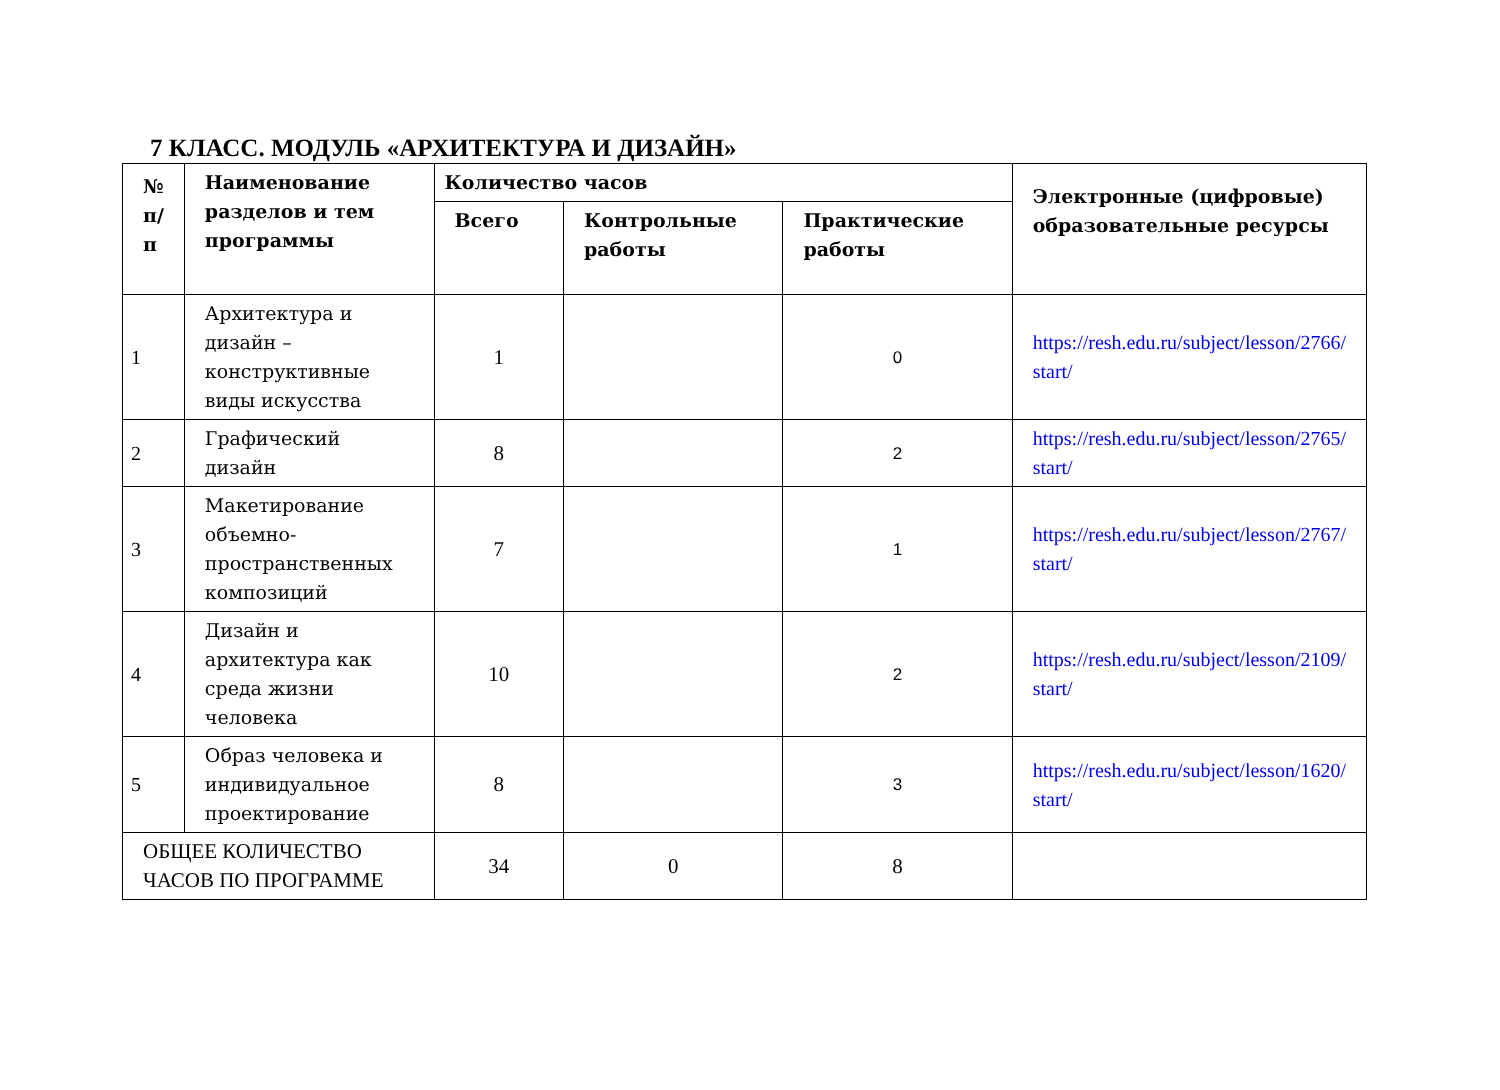7 КЛАСС. МОДУЛЬ «АРХИТЕКТУРА И ДИЗАЙН»
| № п/п | Наименование разделов и тем программы | Количество часов | | | Электронные (цифровые) образовательные ресурсы |
| --- | --- | --- | --- | --- | --- |
| | | Всего | Контрольные работы | Практические работы | |
| 1 | Архитектура и дизайн – конструктивные виды искусства | 1 | | 0 | https://resh.edu.ru/subject/lesson/2766/ start/ |
| 2 | Графический дизайн | 8 | | 2 | https://resh.edu.ru/subject/lesson/2765/ start/ |
| 3 | Макетирование объемно-пространственных композиций | 7 | | 1 | https://resh.edu.ru/subject/lesson/2767/ start/ |
| 4 | Дизайн и архитектура как среда жизни человека | 10 | | 2 | https://resh.edu.ru/subject/lesson/2109/ start/ |
| 5 | Образ человека и индивидуальное проектирование | 8 | | 3 | https://resh.edu.ru/subject/lesson/1620/ start/ |
| ОБЩЕЕ КОЛИЧЕСТВО ЧАСОВ ПО ПРОГРАММЕ | | 34 | 0 | 8 | |